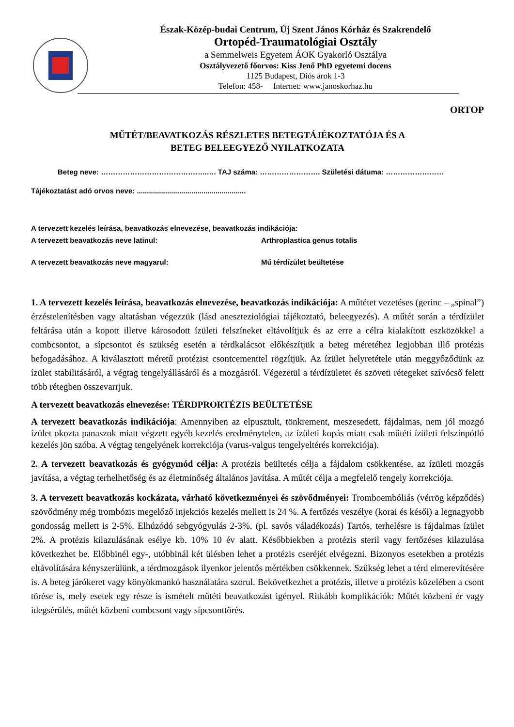Észak-Közép-budai Centrum, Új Szent János Kórház és Szakrendelő
Ortopéd-Traumatológiai Osztály
a Semmelweis Egyetem ÁOK Gyakorló Osztálya
Osztályvezető főorvos: Kiss Jenő PhD egyetemi docens
1125 Budapest, Diós árok 1-3
Telefon: 458- Internet: www.janoskorhaz.hu
ORTOP
MŰTÉT/BEAVATKOZÁS RÉSZLETES BETEGTÁJÉKOZTATÓJA ÉS A
BETEG BELEEGYEZŐ NYILATKOZATA
Beteg neve: ……………………………………..…. TAJ száma: ……………………. Születési dátuma: ……………………
Tájékoztatást adó orvos neve: ......................................................
A tervezett kezelés leírása, beavatkozás elnevezése, beavatkozás indikációja:
A tervezett beavatkozás neve latinul: Arthroplastica genus totalis
A tervezett beavatkozás neve magyarul: Mű térdízület beültetése
1. A tervezett kezelés leírása, beavatkozás elnevezése, beavatkozás indikációja: A műtétet vezetéses (gerinc – „spinal”) érzéstelenítésben vagy altatásban végezzük (lásd aneszteziológiai tájékoztató, beleegyezés). A műtét során a térdízület feltárása után a kopott illetve károsodott ízületi felszíneket eltávolítjuk és az erre a célra kialakított eszközökkel a combcsontot, a sípcsontot és szükség esetén a térdkalácsot előkészítjük a beteg méretéhez legjobban illő protézis befogadásához. A kiválasztott méretű protézist csontcementtel rögzítjük. Az ízület helyretétele után meggyőződünk az ízület stabilitásáról, a végtag tengelyállásáról és a mozgásról. Végezetül a térdízületet és szöveti rétegeket szívócső felett több rétegben összevarrjuk.
A tervezett beavatkozás elnevezése: TÉRDPRORTÉZIS BEÜLTETÉSE
A tervezett beavatkozás indikációja: Amennyiben az elpusztult, tönkrement, meszesedett, fájdalmas, nem jól mozgó ízület okozta panaszok miatt végzett egyéb kezelés eredménytelen, az ízületi kopás miatt csak műtéti ízületi felszínpótló kezelés jön szóba. A végtag tengelyének korrekciója (varus-valgus tengelyeltérés korrekciója).
2. A tervezett beavatkozás és gyógymód célja: A protézis beültetés célja a fájdalom csökkentése, az ízületi mozgás javítása, a végtag terhelhetőség és az életminőség általános javítása. A műtét célja a megfelelő tengely korrekciója.
3. A tervezett beavatkozás kockázata, várható következményei és szövődményei: Tromboembóliás (vérrög képződés) szövődmény még trombózis megelőző injekciós kezelés mellett is 24 %. A fertőzés veszélye (korai és késői) a legnagyobb gondosság mellett is 2-5%. Elhúzódó sebgyógyulás 2-3%. (pl. savós váladékozás) Tartós, terhelésre is fájdalmas ízület 2%. A protézis kilazulásának esélye kb. 10% 10 év alatt. Későbbiekben a protézis steril vagy fertőzéses kilazulása következhet be. Előbbinél egy-, utóbbinál két ülésben lehet a protézis cseréjét elvégezni. Bizonyos esetekben a protézis eltávolítására kényszerülünk, a térdmozgások ilyenkor jelentős mértékben csökkennek. Szükség lehet a térd elmerevítésére is. A beteg járókeret vagy könyökmankó használatára szorul. Bekövetkezhet a protézis, illetve a protézis közelében a csont törése is, mely esetek egy része is ismételt műtéti beavatkozást igényel. Ritkább komplikációk: Műtét közbeni ér vagy idegsérülés, műtét közbeni combcsont vagy sípcsonttörés.